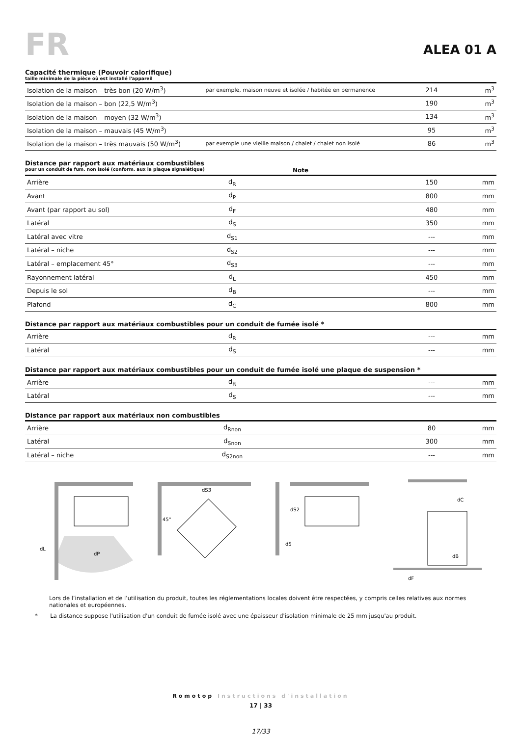FR
ALEA 01 A
Capacité thermique (Pouvoir calorifique)
taille minimale de la pièce où est installé l'appareil
| Isolation de la maison – très bon (20 W/m<sup>3</sup>) | par exemple, maison neuve et isolée / habitée en permanence | 214 | m<sup>3</sup> |
| Isolation de la maison – bon (22,5 W/m<sup>3</sup>) | | 190 | m<sup>3</sup> |
| Isolation de la maison – moyen (32 W/m<sup>3</sup>) | | 134 | m<sup>3</sup> |
| Isolation de la maison – mauvais (45 W/m<sup>3</sup>) | | 95 | m<sup>3</sup> |
| Isolation de la maison – très mauvais (50 W/m<sup>3</sup>) | par exemple une vieille maison / chalet / chalet non isolé | 86 | m<sup>3</sup> |
Distance par rapport aux matériaux combustibles
pour un conduit de fum. non isolé (conform. aux la plaque signalétique) Note
| Arrière | d<sub>R</sub> | | 150 | mm |
| Avant | d<sub>P</sub> | | 800 | mm |
| Avant (par rapport au sol) | d<sub>F</sub> | | 480 | mm |
| Latéral | d<sub>S</sub> | | 350 | mm |
| Latéral avec vitre | d<sub>S1</sub> | | --- | mm |
| Latéral – niche | d<sub>S2</sub> | | --- | mm |
| Latéral – emplacement 45° | d<sub>S3</sub> | | --- | mm |
| Rayonnement latéral | d<sub>L</sub> | | 450 | mm |
| Depuis le sol | d<sub>B</sub> | | --- | mm |
| Plafond | d<sub>C</sub> | | 800 | mm |
Distance par rapport aux matériaux combustibles pour un conduit de fumée isolé *
| Arrière | d<sub>R</sub> | | --- | mm |
| Latéral | d<sub>S</sub> | | --- | mm |
Distance par rapport aux matériaux combustibles pour un conduit de fumée isolé une plaque de suspension *
| Arrière | d<sub>R</sub> | | --- | mm |
| Latéral | d<sub>S</sub> | | --- | mm |
Distance par rapport aux matériaux non combustibles
| Arrière | d<sub>Rnon</sub> | | 80 | mm |
| Latéral | d<sub>Snon</sub> | | 300 | mm |
| Latéral – niche | d<sub>S2non</sub> | | --- | mm |
dL
dP
45°
dS3
dS2
dS
dC
dB
dF
Lors de l’installation et de l’utilisation du produit, toutes les réglementations locales doivent être respectées, y compris celles relatives aux normes nationales et européennes.
* La distance suppose l'utilisation d'un conduit de fumée isolé avec une épaisseur d'isolation minimale de 25 mm jusqu'au produit.
Romotop Instructions d'installation
17 | 33
17/33